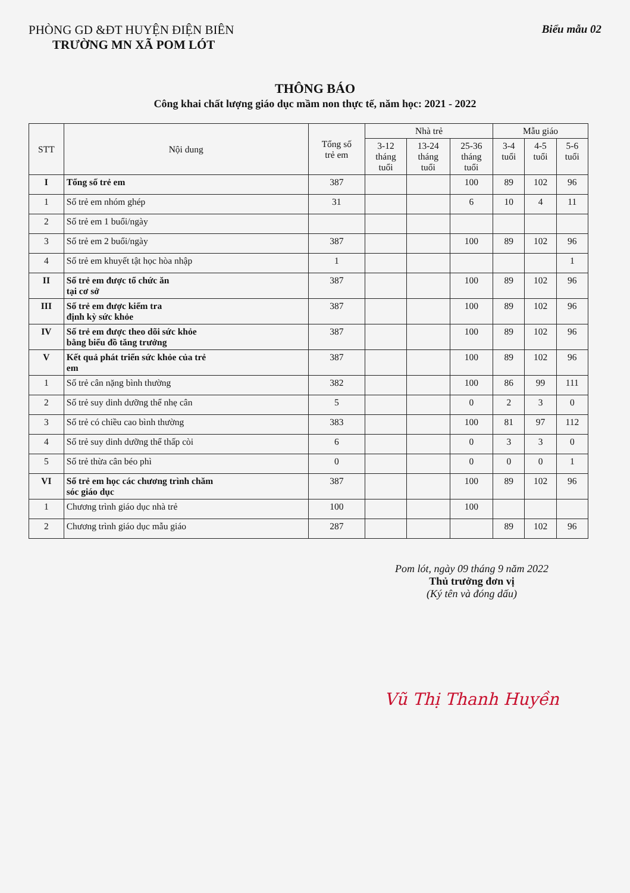PHÒNG GD &ĐT HUYỆN ĐIỆN BIÊN
TRƯỜNG MN XÃ POM LÓT
Biểu mẫu 02
THÔNG BÁO
Công khai chất lượng giáo dục mầm non thực tế, năm học: 2021 - 2022
| STT | Nội dung | Tổng số trẻ em | Nhà trẻ | | | Mẫu giáo | | |
| --- | --- | --- | --- | --- | --- | --- | --- | --- |
| | | | 3-12 tháng tuổi | 13-24 tháng tuổi | 25-36 tháng tuổi | 3-4 tuổi | 4-5 tuổi | 5-6 tuổi |
| I | Tổng số trẻ em | 387 | | | 100 | 89 | 102 | 96 |
| 1 | Số trẻ em nhóm ghép | 31 | | | 6 | 10 | 4 | 11 |
| 2 | Số trẻ em 1 buổi/ngày | | | | | | | |
| 3 | Số trẻ em 2 buổi/ngày | 387 | | | 100 | 89 | 102 | 96 |
| 4 | Số trẻ em khuyết tật học hòa nhập | 1 | | | | | | 1 |
| II | Số trẻ em được tổ chức ăn tại cơ sở | 387 | | | 100 | 89 | 102 | 96 |
| III | Số trẻ em được kiểm tra định kỳ sức khỏe | 387 | | | 100 | 89 | 102 | 96 |
| IV | Số trẻ em được theo dõi sức khỏe bằng biểu đồ tăng trưởng | 387 | | | 100 | 89 | 102 | 96 |
| V | Kết quả phát triển sức khỏe của trẻ em | 387 | | | 100 | 89 | 102 | 96 |
| 1 | Số trẻ cân nặng bình thường | 382 | | | 100 | 86 | 99 | 111 |
| 2 | Số trẻ suy dinh dưỡng thể nhẹ cân | 5 | | | 0 | 2 | 3 | 0 |
| 3 | Số trẻ có chiều cao bình thường | 383 | | | 100 | 81 | 97 | 112 |
| 4 | Số trẻ suy dinh dưỡng thể thấp còi | 6 | | | 0 | 3 | 3 | 0 |
| 5 | Số trẻ thừa cân béo phì | 0 | | | 0 | 0 | 0 | 1 |
| VI | Số trẻ em học các chương trình chăm sóc giáo dục | 387 | | | 100 | 89 | 102 | 96 |
| 1 | Chương trình giáo dục nhà trẻ | 100 | | | 100 | | | |
| 2 | Chương trình giáo dục mẫu giáo | 287 | | | | 89 | 102 | 96 |
Pom lót, ngày 09 tháng 9 năm 2022
Thủ trưởng đơn vị
(Ký tên và đóng dấu)
Vũ Thị Thanh Huyền